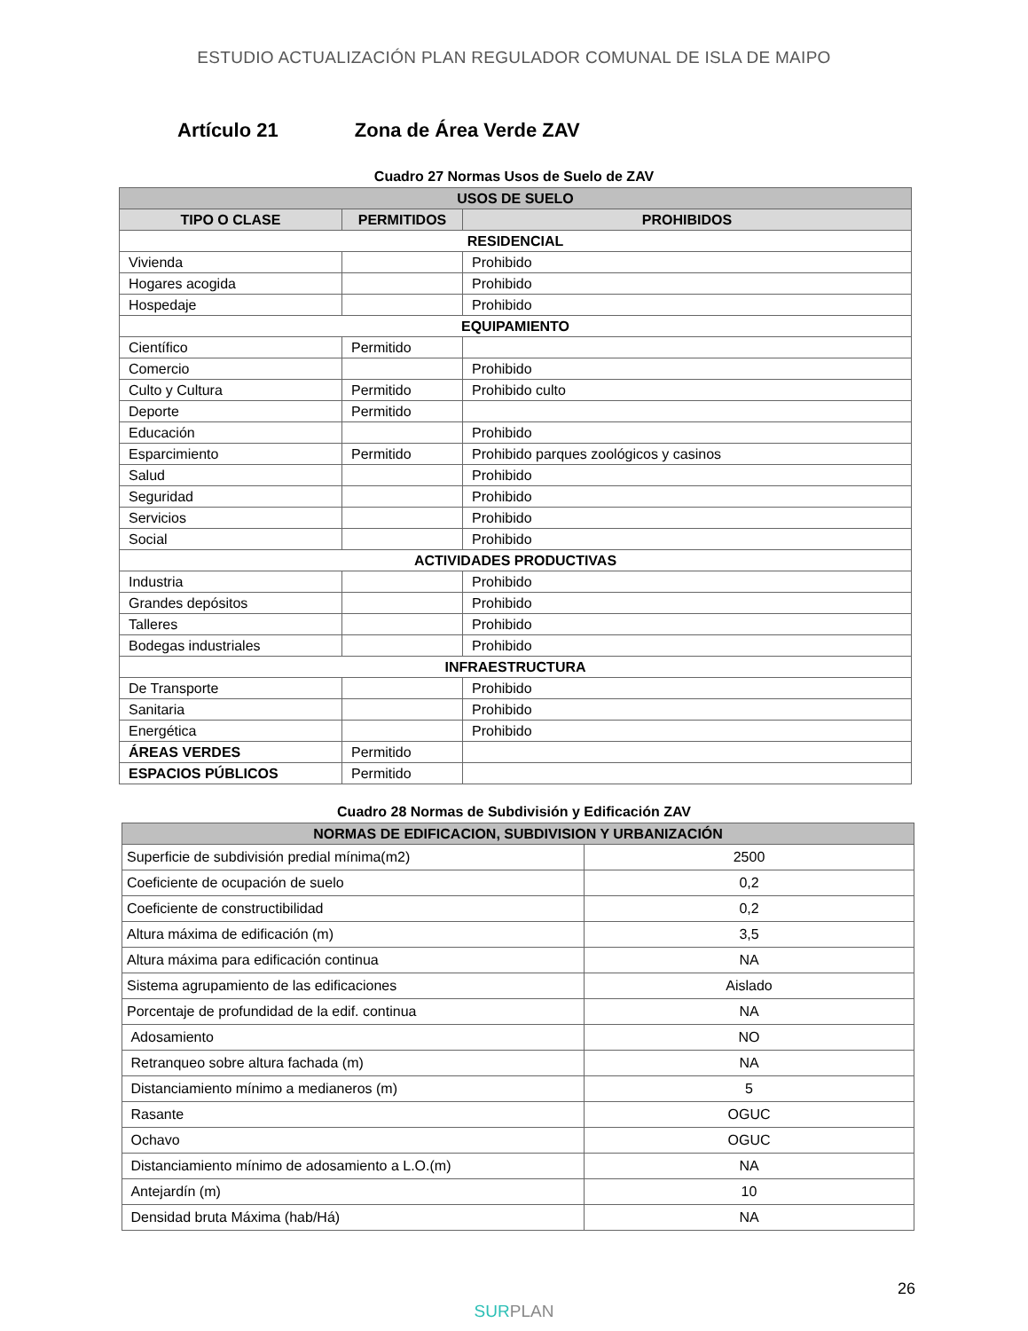ESTUDIO ACTUALIZACIÓN PLAN REGULADOR COMUNAL DE ISLA DE MAIPO
Artículo 21 Zona de Área Verde ZAV
Cuadro 27 Normas Usos de Suelo de ZAV
| USOS DE SUELO | | |
| --- | --- | --- |
| TIPO O CLASE | PERMITIDOS | PROHIBIDOS |
| RESIDENCIAL | | |
| Vivienda | | Prohibido |
| Hogares acogida | | Prohibido |
| Hospedaje | | Prohibido |
| EQUIPAMIENTO | | |
| Científico | Permitido | |
| Comercio | | Prohibido |
| Culto y Cultura | Permitido | Prohibido culto |
| Deporte | Permitido | |
| Educación | | Prohibido |
| Esparcimiento | Permitido | Prohibido parques zoológicos y casinos |
| Salud | | Prohibido |
| Seguridad | | Prohibido |
| Servicios | | Prohibido |
| Social | | Prohibido |
| ACTIVIDADES PRODUCTIVAS | | |
| Industria | | Prohibido |
| Grandes depósitos | | Prohibido |
| Talleres | | Prohibido |
| Bodegas industriales | | Prohibido |
| INFRAESTRUCTURA | | |
| De Transporte | | Prohibido |
| Sanitaria | | Prohibido |
| Energética | | Prohibido |
| ÁREAS VERDES | Permitido | |
| ESPACIOS PÚBLICOS | Permitido | |
Cuadro 28 Normas de Subdivisión y Edificación ZAV
| NORMAS DE EDIFICACION, SUBDIVISION Y URBANIZACIÓN | |
| --- | --- |
| Superficie de subdivisión predial mínima(m2) | 2500 |
| Coeficiente de ocupación de suelo | 0,2 |
| Coeficiente de constructibilidad | 0,2 |
| Altura máxima de edificación (m) | 3,5 |
| Altura máxima para edificación continua | NA |
| Sistema agrupamiento de las edificaciones | Aislado |
| Porcentaje de profundidad de la edif. continua | NA |
| Adosamiento | NO |
| Retranqueo sobre altura fachada (m) | NA |
| Distanciamiento mínimo a medianeros (m) | 5 |
| Rasante | OGUC |
| Ochavo | OGUC |
| Distanciamiento mínimo de adosamiento a L.O.(m) | NA |
| Antejardín (m) | 10 |
| Densidad bruta Máxima (hab/Há) | NA |
26
SURPLAN